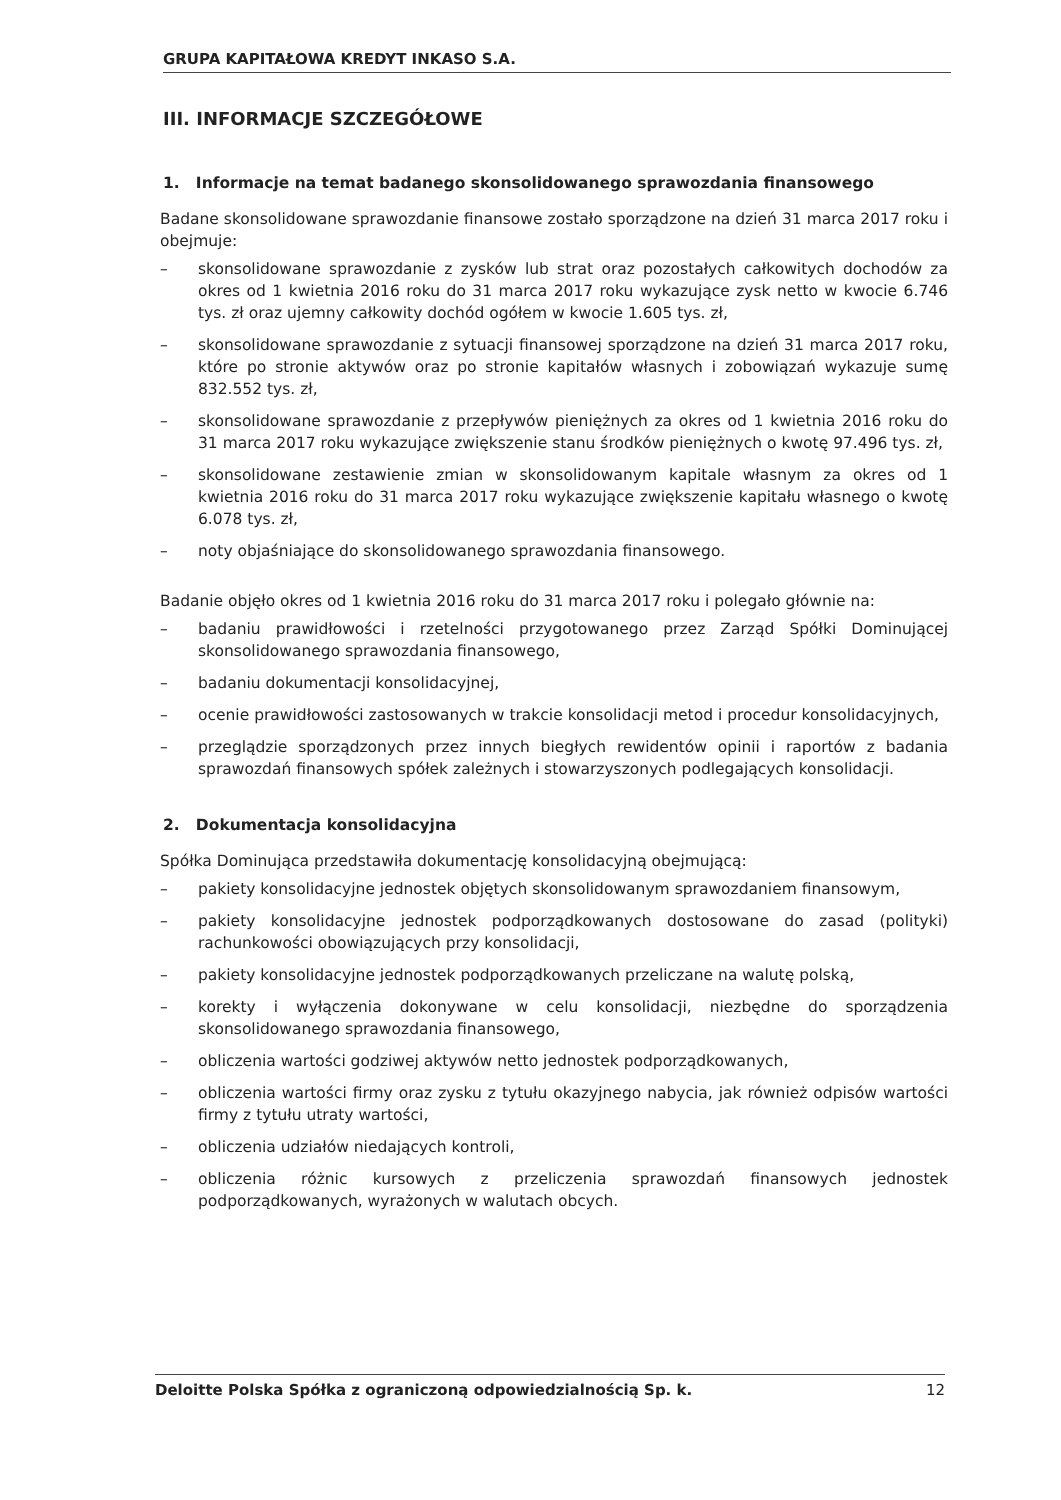GRUPA KAPITAŁOWA KREDYT INKASO S.A.
III. INFORMACJE SZCZEGÓŁOWE
1. Informacje na temat badanego skonsolidowanego sprawozdania finansowego
Badane skonsolidowane sprawozdanie finansowe zostało sporządzone na dzień 31 marca 2017 roku i obejmuje:
– skonsolidowane sprawozdanie z zysków lub strat oraz pozostałych całkowitych dochodów za okres od 1 kwietnia 2016 roku do 31 marca 2017 roku wykazujące zysk netto w kwocie 6.746 tys. zł oraz ujemny całkowity dochód ogółem w kwocie 1.605 tys. zł,
– skonsolidowane sprawozdanie z sytuacji finansowej sporządzone na dzień 31 marca 2017 roku, które po stronie aktywów oraz po stronie kapitałów własnych i zobowiązań wykazuje sumę 832.552 tys. zł,
– skonsolidowane sprawozdanie z przepływów pieniężnych za okres od 1 kwietnia 2016 roku do 31 marca 2017 roku wykazujące zwiększenie stanu środków pieniężnych o kwotę 97.496 tys. zł,
– skonsolidowane zestawienie zmian w skonsolidowanym kapitale własnym za okres od 1 kwietnia 2016 roku do 31 marca 2017 roku wykazujące zwiększenie kapitału własnego o kwotę 6.078 tys. zł,
– noty objaśniające do skonsolidowanego sprawozdania finansowego.
Badanie objęło okres od 1 kwietnia 2016 roku do 31 marca 2017 roku i polegało głównie na:
– badaniu prawidłowości i rzetelności przygotowanego przez Zarząd Spółki Dominującej skonsolidowanego sprawozdania finansowego,
– badaniu dokumentacji konsolidacyjnej,
– ocenie prawidłowości zastosowanych w trakcie konsolidacji metod i procedur konsolidacyjnych,
– przeglądzie sporządzonych przez innych biegłych rewidentów opinii i raportów z badania sprawozdań finansowych spółek zależnych i stowarzyszonych podlegających konsolidacji.
2. Dokumentacja konsolidacyjna
Spółka Dominująca przedstawiła dokumentację konsolidacyjną obejmującą:
– pakiety konsolidacyjne jednostek objętych skonsolidowanym sprawozdaniem finansowym,
– pakiety konsolidacyjne jednostek podporządkowanych dostosowane do zasad (polityki) rachunkowości obowiązujących przy konsolidacji,
– pakiety konsolidacyjne jednostek podporządkowanych przeliczane na walutę polską,
– korekty i wyłączenia dokonywane w celu konsolidacji, niezbędne do sporządzenia skonsolidowanego sprawozdania finansowego,
– obliczenia wartości godziwej aktywów netto jednostek podporządkowanych,
– obliczenia wartości firmy oraz zysku z tytułu okazyjnego nabycia, jak również odpisów wartości firmy z tytułu utraty wartości,
– obliczenia udziałów niedających kontroli,
– obliczenia różnic kursowych z przeliczenia sprawozdań finansowych jednostek podporządkowanych, wyrażonych w walutach obcych.
Deloitte Polska Spółka z ograniczoną odpowiedzialnością Sp. k. 12